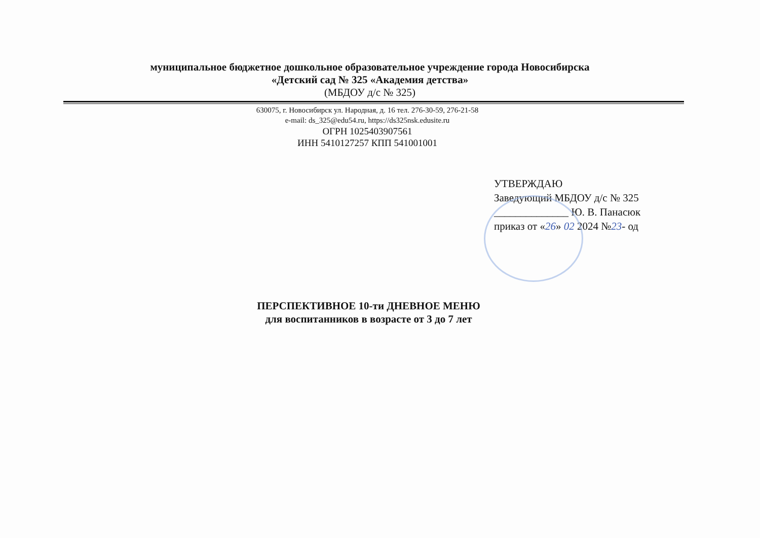муниципальное бюджетное дошкольное образовательное учреждение города Новосибирска
«Детский сад № 325 «Академия детства»
(МБДОУ д/с № 325)
630075, г. Новосибирск ул. Народная, д. 16 тел. 276-30-59, 276-21-58
e-mail: ds_325@edu54.ru, https://ds325nsk.edusite.ru
ОГРН 1025403907561
ИНН 5410127257 КПП 541001001
УТВЕРЖДАЮ
Заведующий МБДОУ д/с № 325
______________ Ю. В. Панасюк
приказ от «26» 02 2024 №23- од
ПЕРСПЕКТИВНОЕ 10-ти ДНЕВНОЕ МЕНЮ
для воспитанников в возрасте от 3 до 7 лет